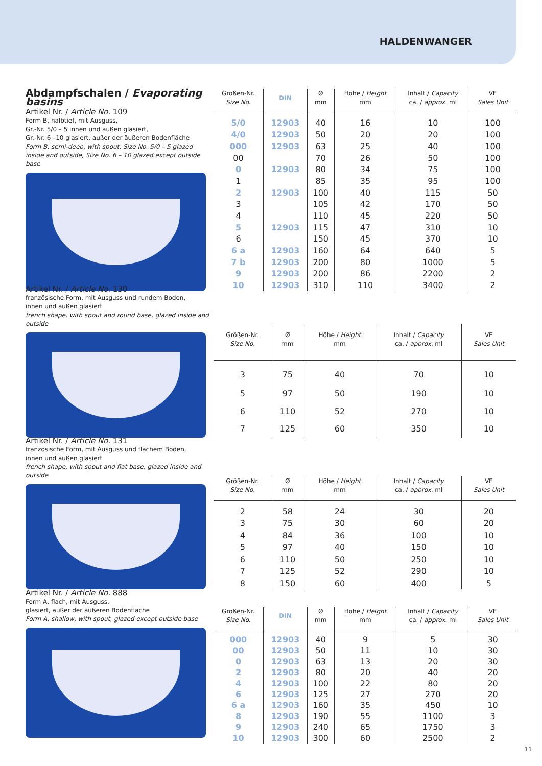HALDENWANGER
Abdampfschalen / Evaporating basins
Artikel Nr. / Article No. 109
Form B, halbtief, mit Ausguss,
Gr.-Nr. 5/0 – 5 innen und außen glasiert,
Gr.-Nr. 6 –10 glasiert, außer der äußeren Bodenfläche
Form B, semi-deep, with spout, Size No. 5/0 – 5 glazed inside and outside, Size No. 6 – 10 glazed except outside base
| Größen-Nr. Size No. | DIN | Ø mm | Höhe / Height mm | Inhalt / Capacity ca. / approx. ml | VE Sales Unit |
| --- | --- | --- | --- | --- | --- |
| 5/0 | 12903 | 40 | 16 | 10 | 100 |
| 4/0 | 12903 | 50 | 20 | 20 | 100 |
| 000 | 12903 | 63 | 25 | 40 | 100 |
| 00 | | 70 | 26 | 50 | 100 |
| 0 | 12903 | 80 | 34 | 75 | 100 |
| 1 | | 85 | 35 | 95 | 100 |
| 2 | 12903 | 100 | 40 | 115 | 50 |
| 3 | | 105 | 42 | 170 | 50 |
| 4 | | 110 | 45 | 220 | 50 |
| 5 | 12903 | 115 | 47 | 310 | 10 |
| 6 | | 150 | 45 | 370 | 10 |
| 6 a | 12903 | 160 | 64 | 640 | 5 |
| 7 b | 12903 | 200 | 80 | 1000 | 5 |
| 9 | 12903 | 200 | 86 | 2200 | 2 |
| 10 | 12903 | 310 | 110 | 3400 | 2 |
Artikel Nr. / Article No. 130
französische Form, mit Ausguss und rundem Boden,
innen und außen glasiert
french shape, with spout and round base, glazed inside and outside
| Größen-Nr. Size No. | Ø mm | Höhe / Height mm | Inhalt / Capacity ca. / approx. ml | VE Sales Unit |
| --- | --- | --- | --- | --- |
| 3 | 75 | 40 | 70 | 10 |
| 5 | 97 | 50 | 190 | 10 |
| 6 | 110 | 52 | 270 | 10 |
| 7 | 125 | 60 | 350 | 10 |
Artikel Nr. / Article No. 131
französische Form, mit Ausguss und flachem Boden,
innen und außen glasiert
french shape, with spout and flat base, glazed inside and outside
| Größen-Nr. Size No. | Ø mm | Höhe / Height mm | Inhalt / Capacity ca. / approx. ml | VE Sales Unit |
| --- | --- | --- | --- | --- |
| 2 | 58 | 24 | 30 | 20 |
| 3 | 75 | 30 | 60 | 20 |
| 4 | 84 | 36 | 100 | 10 |
| 5 | 97 | 40 | 150 | 10 |
| 6 | 110 | 50 | 250 | 10 |
| 7 | 125 | 52 | 290 | 10 |
| 8 | 150 | 60 | 400 | 5 |
Artikel Nr. / Article No. 888
Form A, flach, mit Ausguss,
glasiert, außer der äußeren Bodenfläche
Form A, shallow, with spout, glazed except outside base
| Größen-Nr. Size No. | DIN | Ø mm | Höhe / Height mm | Inhalt / Capacity ca. / approx. ml | VE Sales Unit |
| --- | --- | --- | --- | --- | --- |
| 000 | 12903 | 40 | 9 | 5 | 30 |
| 00 | 12903 | 50 | 11 | 10 | 30 |
| 0 | 12903 | 63 | 13 | 20 | 30 |
| 2 | 12903 | 80 | 20 | 40 | 20 |
| 4 | 12903 | 100 | 22 | 80 | 20 |
| 6 | 12903 | 125 | 27 | 270 | 20 |
| 6 a | 12903 | 160 | 35 | 450 | 10 |
| 8 | 12903 | 190 | 55 | 1100 | 3 |
| 9 | 12903 | 240 | 65 | 1750 | 3 |
| 10 | 12903 | 300 | 60 | 2500 | 2 |
11